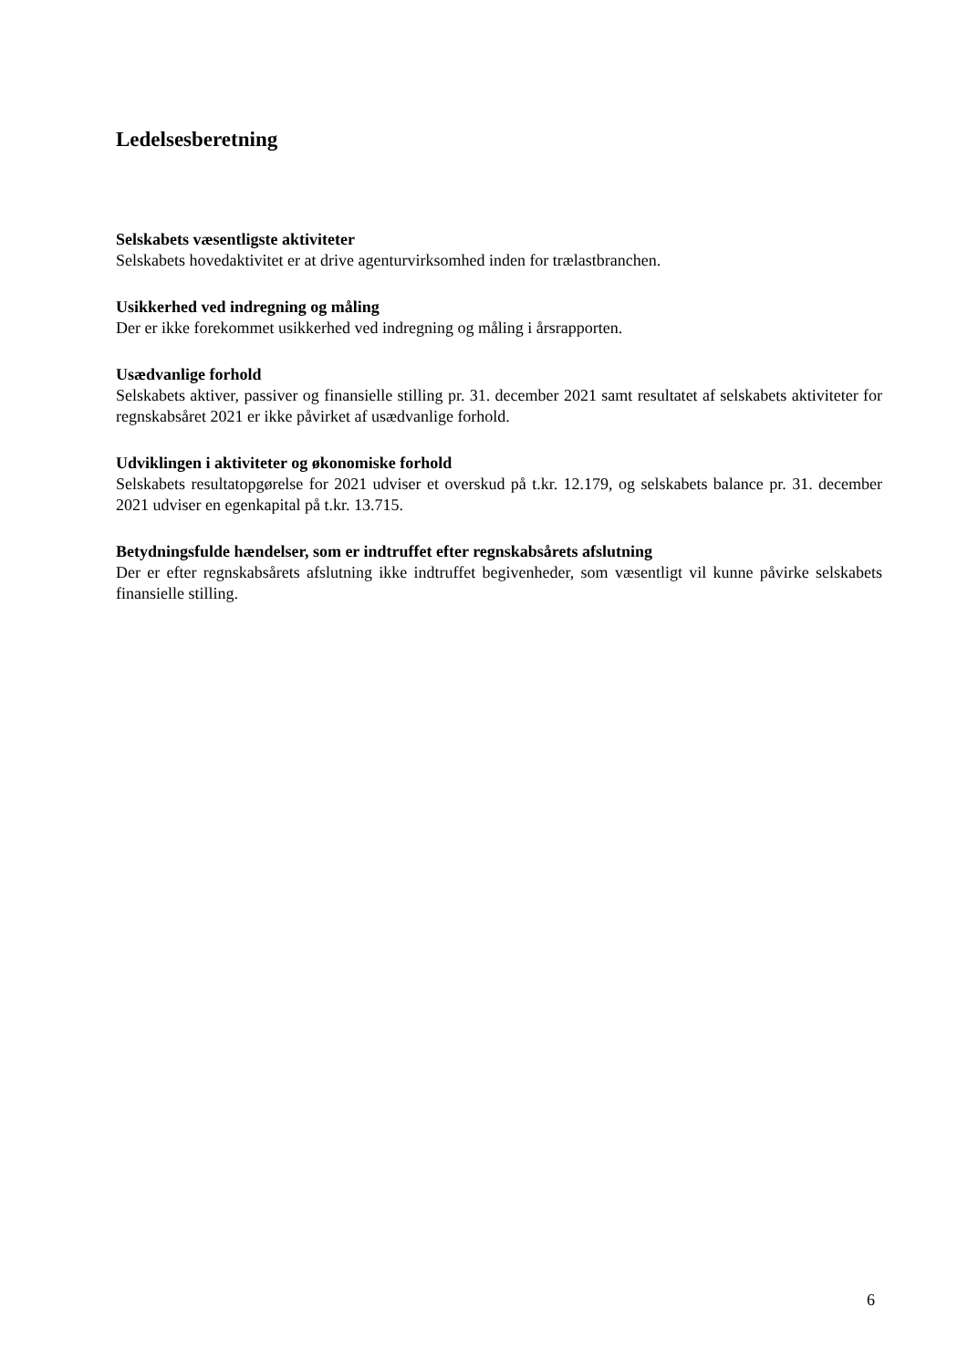Ledelsesberetning
Selskabets væsentligste aktiviteter
Selskabets hovedaktivitet er at drive agenturvirksomhed inden for trælastbranchen.
Usikkerhed ved indregning og måling
Der er ikke forekommet usikkerhed ved indregning og måling i årsrapporten.
Usædvanlige forhold
Selskabets aktiver, passiver og finansielle stilling pr. 31. december 2021 samt resultatet af selskabets aktiviteter for regnskabsåret 2021 er ikke påvirket af usædvanlige forhold.
Udviklingen i aktiviteter og økonomiske forhold
Selskabets resultatopgørelse for 2021 udviser et overskud på t.kr. 12.179, og selskabets balance pr. 31. december 2021 udviser en egenkapital på t.kr. 13.715.
Betydningsfulde hændelser, som er indtruffet efter regnskabsårets afslutning
Der er efter regnskabsårets afslutning ikke indtruffet begivenheder, som væsentligt vil kunne påvirke selskabets finansielle stilling.
6